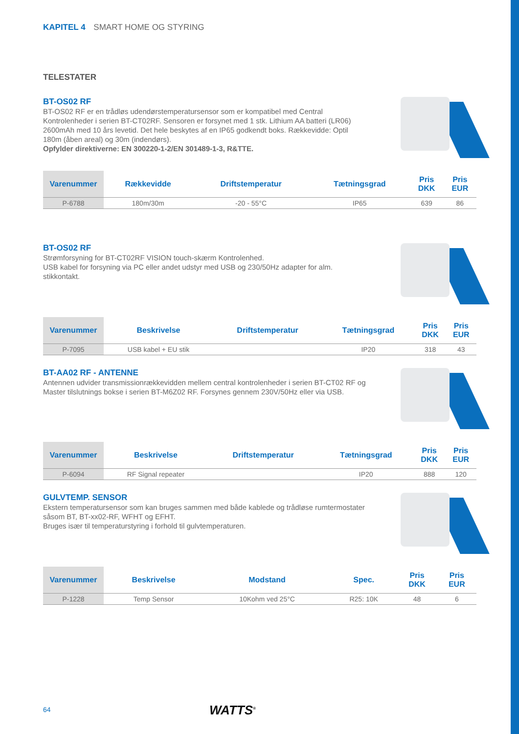KAPITEL 4 SMART HOME OG STYRING
TELESTATER
BT-OS02 RF
BT-OS02 RF er en trådløs udendørstemperatursensor som er kompatibel med Central Kontrolenheder i serien BT-CT02RF. Sensoren er forsynet med 1 stk. Lithium AA batteri (LR06) 2600mAh med 10 års levetid. Det hele beskytes af en IP65 godkendt boks. Rækkevidde: Optil 180m (åben areal) og 30m (indendørs).
Opfylder direktiverne: EN 300220-1-2/EN 301489-1-3, R&TTE.
| Varenummer | Rækkevidde | Driftstemperatur | Tætningsgrad | Pris DKK | Pris EUR |
| --- | --- | --- | --- | --- | --- |
| P-6788 | 180m/30m | -20 - 55°C | IP65 | 639 | 86 |
BT-OS02 RF
Strømforsyning for BT-CT02RF VISION touch-skærm Kontrolenhed.
USB kabel for forsyning via PC eller andet udstyr med USB og 230/50Hz adapter for alm. stikkontakt.
| Varenummer | Beskrivelse | Driftstemperatur | Tætningsgrad | Pris DKK | Pris EUR |
| --- | --- | --- | --- | --- | --- |
| P-7095 | USB kabel + EU stik | | IP20 | 318 | 43 |
BT-AA02 RF - ANTENNE
Antennen udvider transmissionrækkevidden mellem central kontrolenheder i serien BT-CT02 RF og Master tilslutnings bokse i serien BT-M6Z02 RF. Forsynes gennem 230V/50Hz eller via USB.
| Varenummer | Beskrivelse | Driftstemperatur | Tætningsgrad | Pris DKK | Pris EUR |
| --- | --- | --- | --- | --- | --- |
| P-6094 | RF Signal repeater | | IP20 | 888 | 120 |
GULVTEMP. SENSOR
Ekstern temperatursensor som kan bruges sammen med både kablede og trådløse rumtermostater såsom BT, BT-xx02-RF, WFHT og EFHT.
Bruges især til temperaturstyring i forhold til gulvtemperaturen.
| Varenummer | Beskrivelse | Modstand | Spec. | Pris DKK | Pris EUR |
| --- | --- | --- | --- | --- | --- |
| P-1228 | Temp Sensor | 10Kohm ved 25°C | R25: 10K | 48 | 6 |
64 WATTS<sup>®</sup>